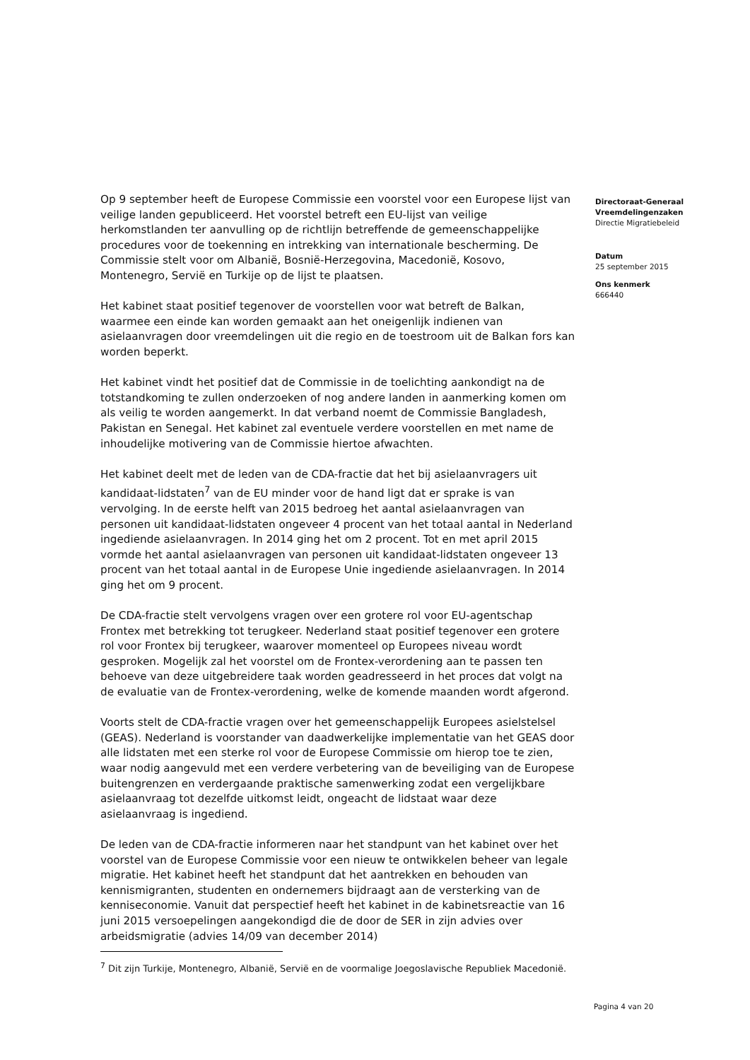Op 9 september heeft de Europese Commissie een voorstel voor een Europese lijst van veilige landen gepubliceerd. Het voorstel betreft een EU-lijst van veilige herkomstlanden ter aanvulling op de richtlijn betreffende de gemeenschappelijke procedures voor de toekenning en intrekking van internationale bescherming. De Commissie stelt voor om Albanië, Bosnië-Herzegovina, Macedonië, Kosovo, Montenegro, Servië en Turkije op de lijst te plaatsen.
Het kabinet staat positief tegenover de voorstellen voor wat betreft de Balkan, waarmee een einde kan worden gemaakt aan het oneigenlijk indienen van asielaanvragen door vreemdelingen uit die regio en de toestroom uit de Balkan fors kan worden beperkt.
Het kabinet vindt het positief dat de Commissie in de toelichting aankondigt na de totstandkoming te zullen onderzoeken of nog andere landen in aanmerking komen om als veilig te worden aangemerkt. In dat verband noemt de Commissie Bangladesh, Pakistan en Senegal. Het kabinet zal eventuele verdere voorstellen en met name de inhoudelijke motivering van de Commissie hiertoe afwachten.
Het kabinet deelt met de leden van de CDA-fractie dat het bij asielaanvragers uit kandidaat-lidstaten<sup>7</sup> van de EU minder voor de hand ligt dat er sprake is van vervolging. In de eerste helft van 2015 bedroeg het aantal asielaanvragen van personen uit kandidaat-lidstaten ongeveer 4 procent van het totaal aantal in Nederland ingediende asielaanvragen. In 2014 ging het om 2 procent. Tot en met april 2015 vormde het aantal asielaanvragen van personen uit kandidaat-lidstaten ongeveer 13 procent van het totaal aantal in de Europese Unie ingediende asielaanvragen. In 2014 ging het om 9 procent.
De CDA-fractie stelt vervolgens vragen over een grotere rol voor EU-agentschap Frontex met betrekking tot terugkeer. Nederland staat positief tegenover een grotere rol voor Frontex bij terugkeer, waarover momenteel op Europees niveau wordt gesproken. Mogelijk zal het voorstel om de Frontex-verordening aan te passen ten behoeve van deze uitgebreidere taak worden geadresseerd in het proces dat volgt na de evaluatie van de Frontex-verordening, welke de komende maanden wordt afgerond.
Voorts stelt de CDA-fractie vragen over het gemeenschappelijk Europees asielstelsel (GEAS). Nederland is voorstander van daadwerkelijke implementatie van het GEAS door alle lidstaten met een sterke rol voor de Europese Commissie om hierop toe te zien, waar nodig aangevuld met een verdere verbetering van de beveiliging van de Europese buitengrenzen en verdergaande praktische samenwerking zodat een vergelijkbare asielaanvraag tot dezelfde uitkomst leidt, ongeacht de lidstaat waar deze asielaanvraag is ingediend.
De leden van de CDA-fractie informeren naar het standpunt van het kabinet over het voorstel van de Europese Commissie voor een nieuw te ontwikkelen beheer van legale migratie. Het kabinet heeft het standpunt dat het aantrekken en behouden van kennismigranten, studenten en ondernemers bijdraagt aan de versterking van de kenniseconomie. Vanuit dat perspectief heeft het kabinet in de kabinetsreactie van 16 juni 2015 versoepelingen aangekondigd die de door de SER in zijn advies over arbeidsmigratie (advies 14/09 van december 2014)
<sup>7</sup> Dit zijn Turkije, Montenegro, Albanië, Servië en de voormalige Joegoslavische Republiek Macedonië.
Directoraat-Generaal Vreemdelingenzaken
Directie Migratiebeleid
Datum
25 september 2015
Ons kenmerk
666440
Pagina 4 van 20